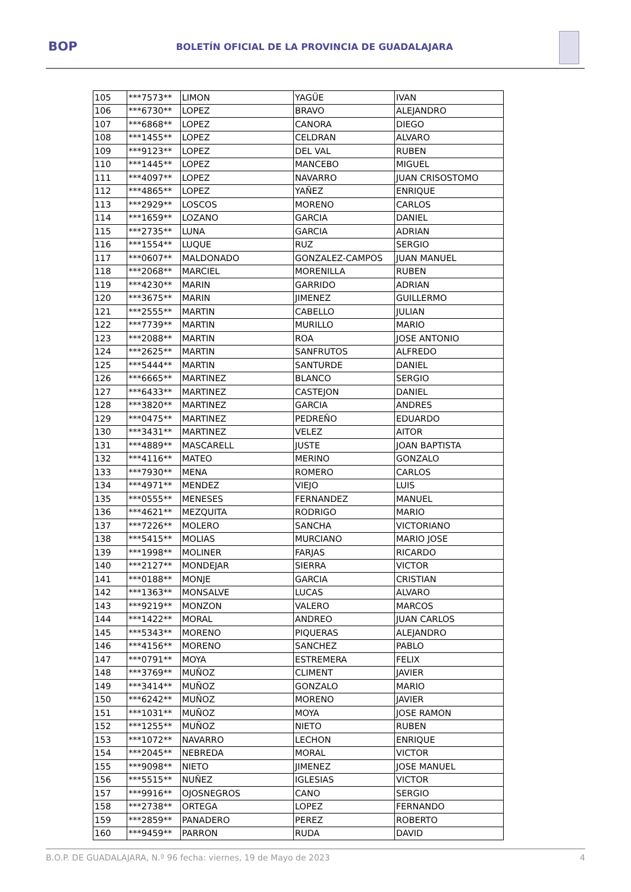BOP
BOLETÍN OFICIAL DE LA PROVINCIA DE GUADALAJARA
| 105 | ***7573** | LIMON | YAGÜE | IVAN |
| 106 | ***6730** | LOPEZ | BRAVO | ALEJANDRO |
| 107 | ***6868** | LOPEZ | CANORA | DIEGO |
| 108 | ***1455** | LOPEZ | CELDRAN | ALVARO |
| 109 | ***9123** | LOPEZ | DEL VAL | RUBEN |
| 110 | ***1445** | LOPEZ | MANCEBO | MIGUEL |
| 111 | ***4097** | LOPEZ | NAVARRO | JUAN CRISOSTOMO |
| 112 | ***4865** | LOPEZ | YAÑEZ | ENRIQUE |
| 113 | ***2929** | LOSCOS | MORENO | CARLOS |
| 114 | ***1659** | LOZANO | GARCIA | DANIEL |
| 115 | ***2735** | LUNA | GARCIA | ADRIAN |
| 116 | ***1554** | LUQUE | RUZ | SERGIO |
| 117 | ***0607** | MALDONADO | GONZALEZ-CAMPOS | JUAN MANUEL |
| 118 | ***2068** | MARCIEL | MORENILLA | RUBEN |
| 119 | ***4230** | MARIN | GARRIDO | ADRIAN |
| 120 | ***3675** | MARIN | JIMENEZ | GUILLERMO |
| 121 | ***2555** | MARTIN | CABELLO | JULIAN |
| 122 | ***7739** | MARTIN | MURILLO | MARIO |
| 123 | ***2088** | MARTIN | ROA | JOSE ANTONIO |
| 124 | ***2625** | MARTIN | SANFRUTOS | ALFREDO |
| 125 | ***5444** | MARTIN | SANTURDE | DANIEL |
| 126 | ***6665** | MARTINEZ | BLANCO | SERGIO |
| 127 | ***6433** | MARTINEZ | CASTEJON | DANIEL |
| 128 | ***3820** | MARTINEZ | GARCIA | ANDRES |
| 129 | ***0475** | MARTINEZ | PEDREÑO | EDUARDO |
| 130 | ***3431** | MARTINEZ | VELEZ | AITOR |
| 131 | ***4889** | MASCARELL | JUSTE | JOAN BAPTISTA |
| 132 | ***4116** | MATEO | MERINO | GONZALO |
| 133 | ***7930** | MENA | ROMERO | CARLOS |
| 134 | ***4971** | MENDEZ | VIEJO | LUIS |
| 135 | ***0555** | MENESES | FERNANDEZ | MANUEL |
| 136 | ***4621** | MEZQUITA | RODRIGO | MARIO |
| 137 | ***7226** | MOLERO | SANCHA | VICTORIANO |
| 138 | ***5415** | MOLIAS | MURCIANO | MARIO JOSE |
| 139 | ***1998** | MOLINER | FARJAS | RICARDO |
| 140 | ***2127** | MONDEJAR | SIERRA | VICTOR |
| 141 | ***0188** | MONJE | GARCIA | CRISTIAN |
| 142 | ***1363** | MONSALVE | LUCAS | ALVARO |
| 143 | ***9219** | MONZON | VALERO | MARCOS |
| 144 | ***1422** | MORAL | ANDREO | JUAN CARLOS |
| 145 | ***5343** | MORENO | PIQUERAS | ALEJANDRO |
| 146 | ***4156** | MORENO | SANCHEZ | PABLO |
| 147 | ***0791** | MOYA | ESTREMERA | FELIX |
| 148 | ***3769** | MUÑOZ | CLIMENT | JAVIER |
| 149 | ***3414** | MUÑOZ | GONZALO | MARIO |
| 150 | ***6242** | MUÑOZ | MORENO | JAVIER |
| 151 | ***1031** | MUÑOZ | MOYA | JOSE RAMON |
| 152 | ***1255** | MUÑOZ | NIETO | RUBEN |
| 153 | ***1072** | NAVARRO | LECHON | ENRIQUE |
| 154 | ***2045** | NEBREDA | MORAL | VICTOR |
| 155 | ***9098** | NIETO | JIMENEZ | JOSE MANUEL |
| 156 | ***5515** | NUÑEZ | IGLESIAS | VICTOR |
| 157 | ***9916** | OJOSNEGROS | CANO | SERGIO |
| 158 | ***2738** | ORTEGA | LOPEZ | FERNANDO |
| 159 | ***2859** | PANADERO | PEREZ | ROBERTO |
| 160 | ***9459** | PARRON | RUDA | DAVID |
B.O.P. DE GUADALAJARA, N.º 96 fecha: viernes, 19 de Mayo de 2023 4